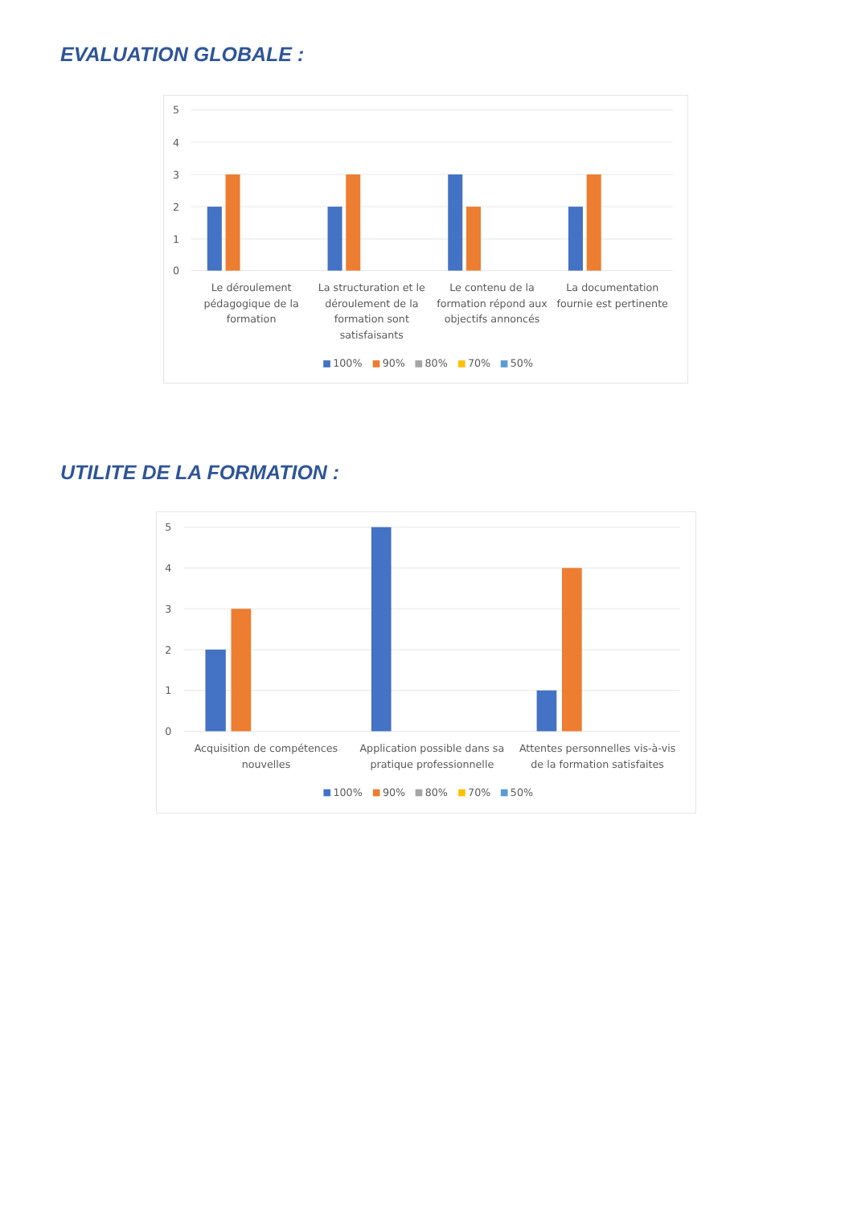EVALUATION GLOBALE :
5
4
3
2
1
0
Le déroulement
pédagogique de la
formation
La structuration et le
déroulement de la
formation sont
satisfaisants
Le contenu de la
formation répond aux
objectifs annoncés
La documentation
fournie est pertinente
100%
90%
80%
70%
50%
UTILITE DE LA FORMATION :
5
4
3
2
1
0
Acquisition de compétences
nouvelles
Application possible dans sa
pratique professionnelle
Attentes personnelles vis-à-vis
de la formation satisfaites
100%
90%
80%
70%
50%